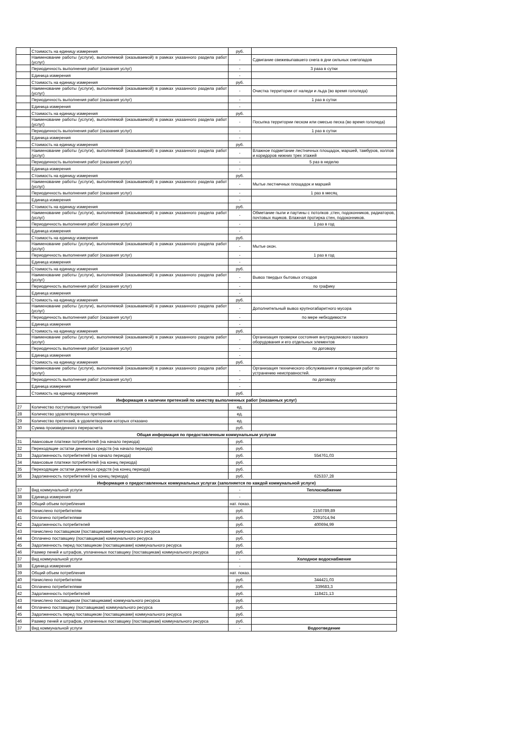| | Стоимость на единицу измерения | руб. | |
| | Наименование работы (услуги), выполняемой (оказываемой) в рамках указанного раздела работ (услуг) | - | Сдвигание свежевыпавшего снега в дни сильных снегопадов |
| | Периодичность выполнения работ (оказания услуг) | - | 3 раза в сутки |
| | Единица измерения | - | |
| | Стоимость на единицу измерения | руб. | |
| | Наименование работы (услуги), выполняемой (оказываемой) в рамках указанного раздела работ (услуг) | - | Очистка территории от наледи и льда (во время гололеда) |
| | Периодичность выполнения работ (оказания услуг) | - | 1 раз в сутки |
| | Единица измерения | - | |
| | Стоимость на единицу измерения | руб. | |
| | Наименование работы (услуги), выполняемой (оказываемой) в рамках указанного раздела работ (услуг) | - | Посыпка территории песком или смесью песка (во время гололеда) |
| | Периодичность выполнения работ (оказания услуг) | - | 1 раз в сутки |
| | Единица измерения | - | |
| | Стоимость на единицу измерения | руб. | |
| | Наименование работы (услуги), выполняемой (оказываемой) в рамках указанного раздела работ (услуг) | - | Влажное подметание лестничных площадок, маршей, тамбуров, холлов и коридоров нижних трех этажей |
| | Периодичность выполнения работ (оказания услуг) | - | 5 раз в неделю |
| | Единица измерения | - | |
| | Стоимость на единицу измерения | руб. | |
| | Наименование работы (услуги), выполняемой (оказываемой) в рамках указанного раздела работ (услуг) | - | Мытье лестничных площадок и маршей |
| | Периодичность выполнения работ (оказания услуг) | - | 1 раз в месяц |
| | Единица измерения | - | |
| | Стоимость на единицу измерения | руб. | |
| | Наименование работы (услуги), выполняемой (оказываемой) в рамках указанного раздела работ (услуг) | - | Обметание пыли и паутины с потолков ,стен, подоконников, радиаторов, почтовых ящиков. Влажная протирка стен, подоконников. |
| | Периодичность выполнения работ (оказания услуг) | - | 1 раз в год |
| | Единица измерения | - | |
| | Стоимость на единицу измерения | руб. | |
| | Наименование работы (услуги), выполняемой (оказываемой) в рамках указанного раздела работ (услуг) | - | Мытье окон. |
| | Периодичность выполнения работ (оказания услуг) | - | 1 раз в год |
| | Единица измерения | - | |
| | Стоимость на единицу измерения | руб. | |
| | Наименование работы (услуги), выполняемой (оказываемой) в рамках указанного раздела работ (услуг) | - | Вывоз твердых бытовых отходов |
| | Периодичность выполнения работ (оказания услуг) | - | по графику |
| | Единица измерения | - | |
| | Стоимость на единицу измерения | руб. | |
| | Наименование работы (услуги), выполняемой (оказываемой) в рамках указанного раздела работ (услуг) | - | Дополнительный вывоз крупногабаритного мусора |
| | Периодичность выполнения работ (оказания услуг) | - | по мере небходимости |
| | Единица измерения | - | |
| | Стоимость на единицу измерения | руб. | |
| | Наименование работы (услуги), выполняемой (оказываемой) в рамках указанного раздела работ (услуг) | - | Организация проверки состояния внутридомового газового оборудования и его отдельных элементов |
| | Периодичность выполнения работ (оказания услуг) | - | по договору |
| | Единица измерения | - | |
| | Стоимость на единицу измерения | руб. | |
| | Наименование работы (услуги), выполняемой (оказываемой) в рамках указанного раздела работ (услуг) | - | Организация технического обслуживания и проведения работ по устранению неисправностей. |
| | Периодичность выполнения работ (оказания услуг) | - | по договору |
| | Единица измерения | - | |
| | Стоимость на единицу измерения | руб. | |
| Информация о наличии претензий по качеству выполненных работ (оказанных услуг) | | | |
| 27 | Количество поступивших претензий | ед. | |
| 28 | Количество удовлетворенных претензий | ед. | |
| 29 | Количество претензий, в удовлетворении которых отказано | ед. | |
| 30 | Сумма произведенного перерасчета | руб. | |
| Общая информация по предоставленным коммунальным услугам | | | |
| 31 | Авансовые платежи потребителей (на начало периода) | руб. | |
| 32 | Переходящие остатки денежных средств (на начало периода) | руб. | |
| 33 | Задолженность потребителей (на начало периода) | руб. | 554761,03 |
| 34 | Авансовые платежи потребителей (на конец периода) | руб. | |
| 35 | Переходящие остатки денежных средств (на конец периода) | руб. | |
| 36 | Задолженность потребителей (на конец периода) | руб. | 625337,28 |
| Информация о предоставленных коммунальных услугах (заполняется по каждой коммунальной услуге) | | | |
| 37 | Вид коммунальной услуги | - | Теплоснабжение |
| 38 | Единица измерения | - | |
| 39 | Общий объем потребления | нат. показ. | |
| 40 | Начислено потребителям | руб. | 2150789,89 |
| 41 | Оплачено потребителями | руб. | 2091014,94 |
| 42 | Задолженность потребителей | руб. | 400694,99 |
| 43 | Начислено поставщиком (поставщиками) коммунального ресурса | руб. | |
| 44 | Оплачено поставщику (поставщикам) коммунального ресурса | руб. | |
| 45 | Задолженность перед поставщиком (поставщиками) коммунального ресурса | руб. | |
| 46 | Размер пеней и штрафов, уплаченных поставщику (поставщикам) коммунального ресурса | руб. | |
| 37 | Вид коммунальной услуги | - | Холодное водоснабжение |
| 38 | Единица измерения | - | |
| 39 | Общий объем потребления | нат. показ. | |
| 40 | Начислено потребителям | руб. | 344421,03 |
| 41 | Оплачено потребителями | руб. | 339683,3 |
| 42 | Задолженность потребителей | руб. | 118421,13 |
| 43 | Начислено поставщиком (поставщиками) коммунального ресурса | руб. | |
| 44 | Оплачено поставщику (поставщикам) коммунального ресурса | руб. | |
| 45 | Задолженность перед поставщиком (поставщиками) коммунального ресурса | руб. | |
| 46 | Размер пеней и штрафов, уплаченных поставщику (поставщикам) коммунального ресурса | руб. | |
| 37 | Вид коммунальной услуги | - | Водоотведение |